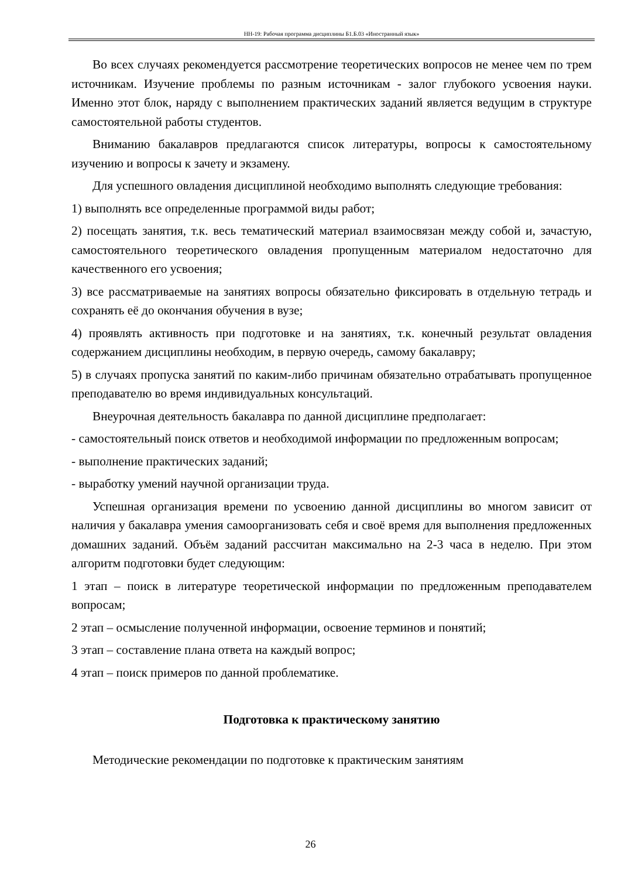НН-19: Рабочая программа дисциплины Б1.Б.03 «Иностранный язык»
Во всех случаях рекомендуется рассмотрение теоретических вопросов не менее чем по трем источникам. Изучение проблемы по разным источникам - залог глубокого усвоения науки. Именно этот блок, наряду с выполнением практических заданий является ведущим в структуре самостоятельной работы студентов.
Вниманию бакалавров предлагаются список литературы, вопросы к самостоятельному изучению и вопросы к зачету и экзамену.
Для успешного овладения дисциплиной необходимо выполнять следующие требования:
1) выполнять все определенные программой виды работ;
2) посещать занятия, т.к. весь тематический материал взаимосвязан между собой и, зачастую, самостоятельного теоретического овладения пропущенным материалом недостаточно для качественного его усвоения;
3) все рассматриваемые на занятиях вопросы обязательно фиксировать в отдельную тетрадь и сохранять её до окончания обучения в вузе;
4) проявлять активность при подготовке и на занятиях, т.к. конечный результат овладения содержанием дисциплины необходим, в первую очередь, самому бакалавру;
5) в случаях пропуска занятий по каким-либо причинам обязательно отрабатывать пропущенное преподавателю во время индивидуальных консультаций.
Внеурочная деятельность бакалавра по данной дисциплине предполагает:
- самостоятельный поиск ответов и необходимой информации по предложенным вопросам;
- выполнение практических заданий;
- выработку умений научной организации труда.
Успешная организация времени по усвоению данной дисциплины во многом зависит от наличия у бакалавра умения самоорганизовать себя и своё время для выполнения предложенных домашних заданий. Объём заданий рассчитан максимально на 2-3 часа в неделю. При этом алгоритм подготовки будет следующим:
1 этап – поиск в литературе теоретической информации по предложенным преподавателем вопросам;
2 этап – осмысление полученной информации, освоение терминов и понятий;
3 этап – составление плана ответа на каждый вопрос;
4 этап – поиск примеров по данной проблематике.
Подготовка к практическому занятию
Методические рекомендации по подготовке к практическим занятиям
26